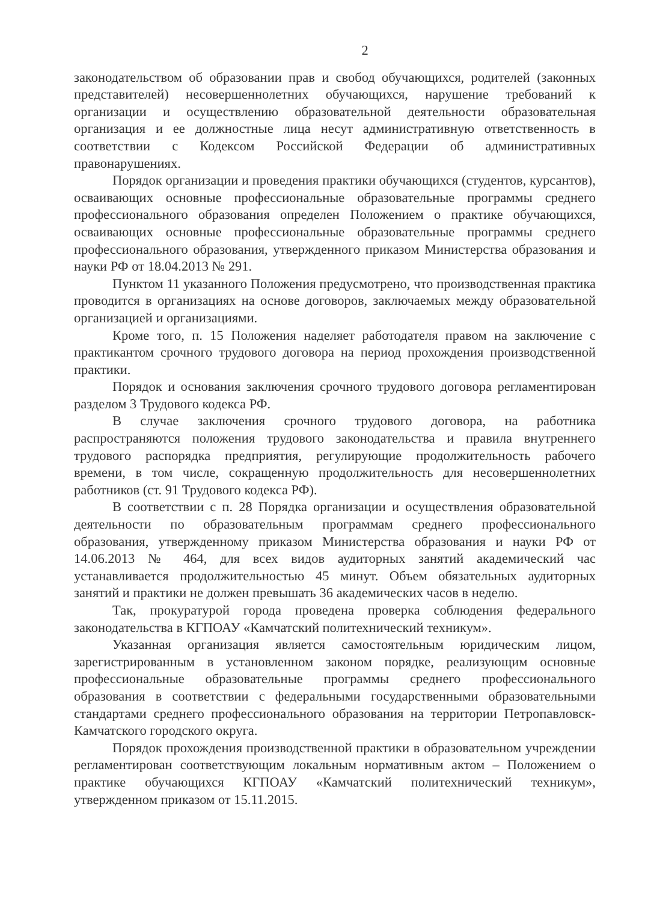2
законодательством об образовании прав и свобод обучающихся, родителей (законных представителей) несовершеннолетних обучающихся, нарушение требований к организации и осуществлению образовательной деятельности образовательная организация и ее должностные лица несут административную ответственность в соответствии с Кодексом Российской Федерации об административных правонарушениях.
Порядок организации и проведения практики обучающихся (студентов, курсантов), осваивающих основные профессиональные образовательные программы среднего профессионального образования определен Положением о практике обучающихся, осваивающих основные профессиональные образовательные программы среднего профессионального образования, утвержденного приказом Министерства образования и науки РФ от 18.04.2013 № 291.
Пунктом 11 указанного Положения предусмотрено, что производственная практика проводится в организациях на основе договоров, заключаемых между образовательной организацией и организациями.
Кроме того, п. 15 Положения наделяет работодателя правом на заключение с практикантом срочного трудового договора на период прохождения производственной практики.
Порядок и основания заключения срочного трудового договора регламентирован разделом 3 Трудового кодекса РФ.
В случае заключения срочного трудового договора, на работника распространяются положения трудового законодательства и правила внутреннего трудового распорядка предприятия, регулирующие продолжительность рабочего времени, в том числе, сокращенную продолжительность для несовершеннолетних работников (ст. 91 Трудового кодекса РФ).
В соответствии с п. 28 Порядка организации и осуществления образовательной деятельности по образовательным программам среднего профессионального образования, утвержденному приказом Министерства образования и науки РФ от 14.06.2013 № 464, для всех видов аудиторных занятий академический час устанавливается продолжительностью 45 минут. Объем обязательных аудиторных занятий и практики не должен превышать 36 академических часов в неделю.
Так, прокуратурой города проведена проверка соблюдения федерального законодательства в КГПОАУ «Камчатский политехнический техникум».
Указанная организация является самостоятельным юридическим лицом, зарегистрированным в установленном законом порядке, реализующим основные профессиональные образовательные программы среднего профессионального образования в соответствии с федеральными государственными образовательными стандартами среднего профессионального образования на территории Петропавловск-Камчатского городского округа.
Порядок прохождения производственной практики в образовательном учреждении регламентирован соответствующим локальным нормативным актом – Положением о практике обучающихся КГПОАУ «Камчатский политехнический техникум», утвержденном приказом от 15.11.2015.